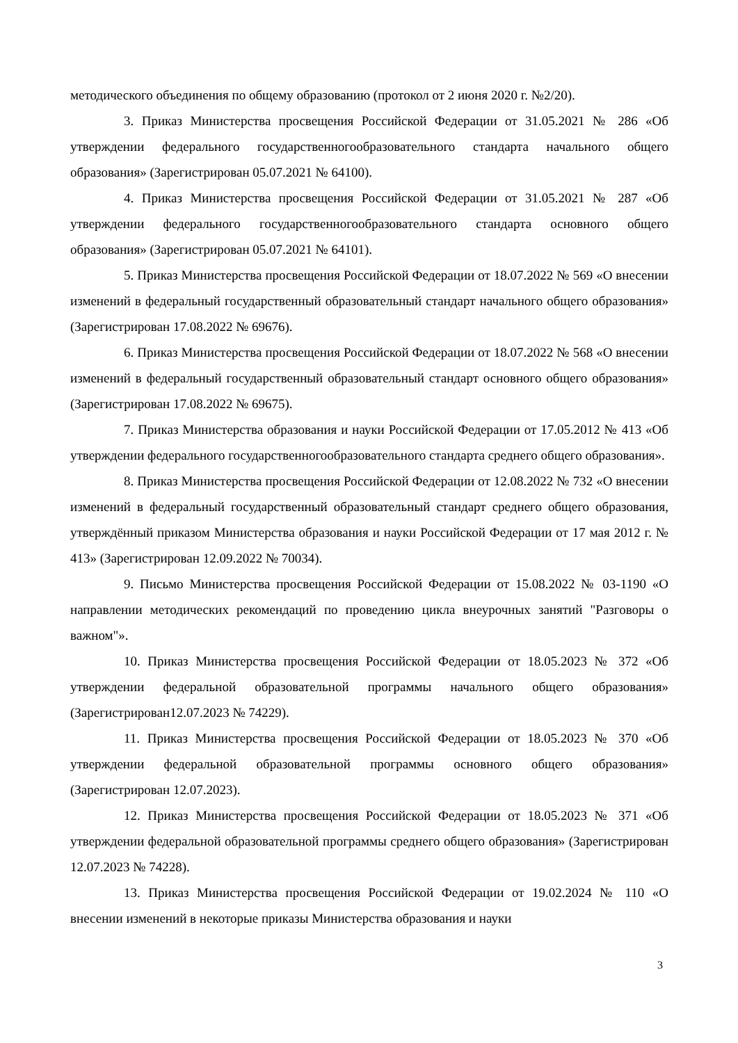методического объединения по общему образованию (протокол от 2 июня 2020 г. №2/20).
3. Приказ Министерства просвещения Российской Федерации от 31.05.2021 № 286 «Об утверждении федерального государственногообразовательного стандарта начального общего образования» (Зарегистрирован 05.07.2021 № 64100).
4. Приказ Министерства просвещения Российской Федерации от 31.05.2021 № 287 «Об утверждении федерального государственногообразовательного стандарта основного общего образования» (Зарегистрирован 05.07.2021 № 64101).
5. Приказ Министерства просвещения Российской Федерации от 18.07.2022 № 569 «О внесении изменений в федеральный государственный образовательный стандарт начального общего образования» (Зарегистрирован 17.08.2022 № 69676).
6. Приказ Министерства просвещения Российской Федерации от 18.07.2022 № 568 «О внесении изменений в федеральный государственный образовательный стандарт основного общего образования» (Зарегистрирован 17.08.2022 № 69675).
7. Приказ Министерства образования и науки Российской Федерации от 17.05.2012 № 413 «Об утверждении федерального государственногообразовательного стандарта среднего общего образования».
8. Приказ Министерства просвещения Российской Федерации от 12.08.2022 № 732 «О внесении изменений в федеральный государственный образовательный стандарт среднего общего образования, утверждённый приказом Министерства образования и науки Российской Федерации от 17 мая 2012 г. № 413» (Зарегистрирован 12.09.2022 № 70034).
9. Письмо Министерства просвещения Российской Федерации от 15.08.2022 № 03-1190 «О направлении методических рекомендаций по проведению цикла внеурочных занятий "Разговоры о важном"».
10. Приказ Министерства просвещения Российской Федерации от 18.05.2023 № 372 «Об утверждении федеральной образовательной программы начального общего образования» (Зарегистрирован12.07.2023 № 74229).
11. Приказ Министерства просвещения Российской Федерации от 18.05.2023 № 370 «Об утверждении федеральной образовательной программы основного общего образования» (Зарегистрирован 12.07.2023).
12. Приказ Министерства просвещения Российской Федерации от 18.05.2023 № 371 «Об утверждении федеральной образовательной программы среднего общего образования» (Зарегистрирован 12.07.2023 № 74228).
13. Приказ Министерства просвещения Российской Федерации от 19.02.2024 № 110 «О внесении изменений в некоторые приказы Министерства образования и науки
3